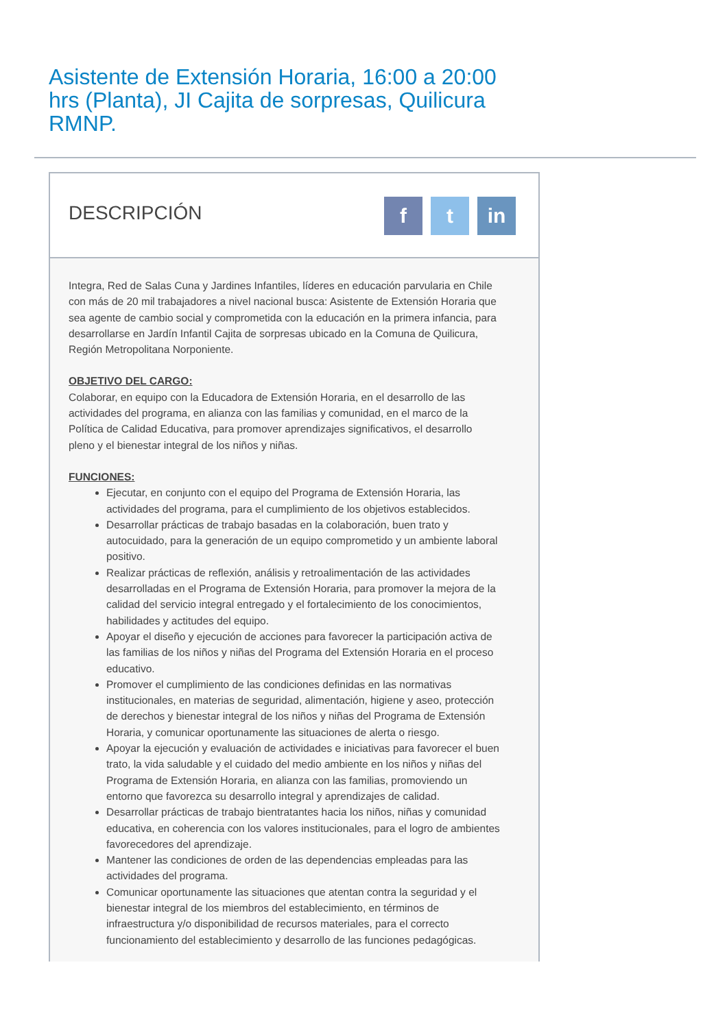Asistente de Extensión Horaria, 16:00 a 20:00 hrs (Planta), JI Cajita de sorpresas, Quilicura RMNP.
DESCRIPCIÓN
ft in
Integra, Red de Salas Cuna y Jardines Infantiles, líderes en educación parvularia en Chile con más de 20 mil trabajadores a nivel nacional busca: Asistente de Extensión Horaria que sea agente de cambio social y comprometida con la educación en la primera infancia, para desarrollarse en Jardín Infantil Cajita de sorpresas ubicado en la Comuna de Quilicura, Región Metropolitana Norponiente.
OBJETIVO DEL CARGO:
Colaborar, en equipo con la Educadora de Extensión Horaria, en el desarrollo de las actividades del programa, en alianza con las familias y comunidad, en el marco de la Política de Calidad Educativa, para promover aprendizajes significativos, el desarrollo pleno y el bienestar integral de los niños y niñas.
FUNCIONES:
Ejecutar, en conjunto con el equipo del Programa de Extensión Horaria, las actividades del programa, para el cumplimiento de los objetivos establecidos.
Desarrollar prácticas de trabajo basadas en la colaboración, buen trato y autocuidado, para la generación de un equipo comprometido y un ambiente laboral positivo.
Realizar prácticas de reflexión, análisis y retroalimentación de las actividades desarrolladas en el Programa de Extensión Horaria, para promover la mejora de la calidad del servicio integral entregado y el fortalecimiento de los conocimientos, habilidades y actitudes del equipo.
Apoyar el diseño y ejecución de acciones para favorecer la participación activa de las familias de los niños y niñas del Programa del Extensión Horaria en el proceso educativo.
Promover el cumplimiento de las condiciones definidas en las normativas institucionales, en materias de seguridad, alimentación, higiene y aseo, protección de derechos y bienestar integral de los niños y niñas del Programa de Extensión Horaria, y comunicar oportunamente las situaciones de alerta o riesgo.
Apoyar la ejecución y evaluación de actividades e iniciativas para favorecer el buen trato, la vida saludable y el cuidado del medio ambiente en los niños y niñas del Programa de Extensión Horaria, en alianza con las familias, promoviendo un entorno que favorezca su desarrollo integral y aprendizajes de calidad.
Desarrollar prácticas de trabajo bientratantes hacia los niños, niñas y comunidad educativa, en coherencia con los valores institucionales, para el logro de ambientes favorecedores del aprendizaje.
Mantener las condiciones de orden de las dependencias empleadas para las actividades del programa.
Comunicar oportunamente las situaciones que atentan contra la seguridad y el bienestar integral de los miembros del establecimiento, en términos de infraestructura y/o disponibilidad de recursos materiales, para el correcto funcionamiento del establecimiento y desarrollo de las funciones pedagógicas.